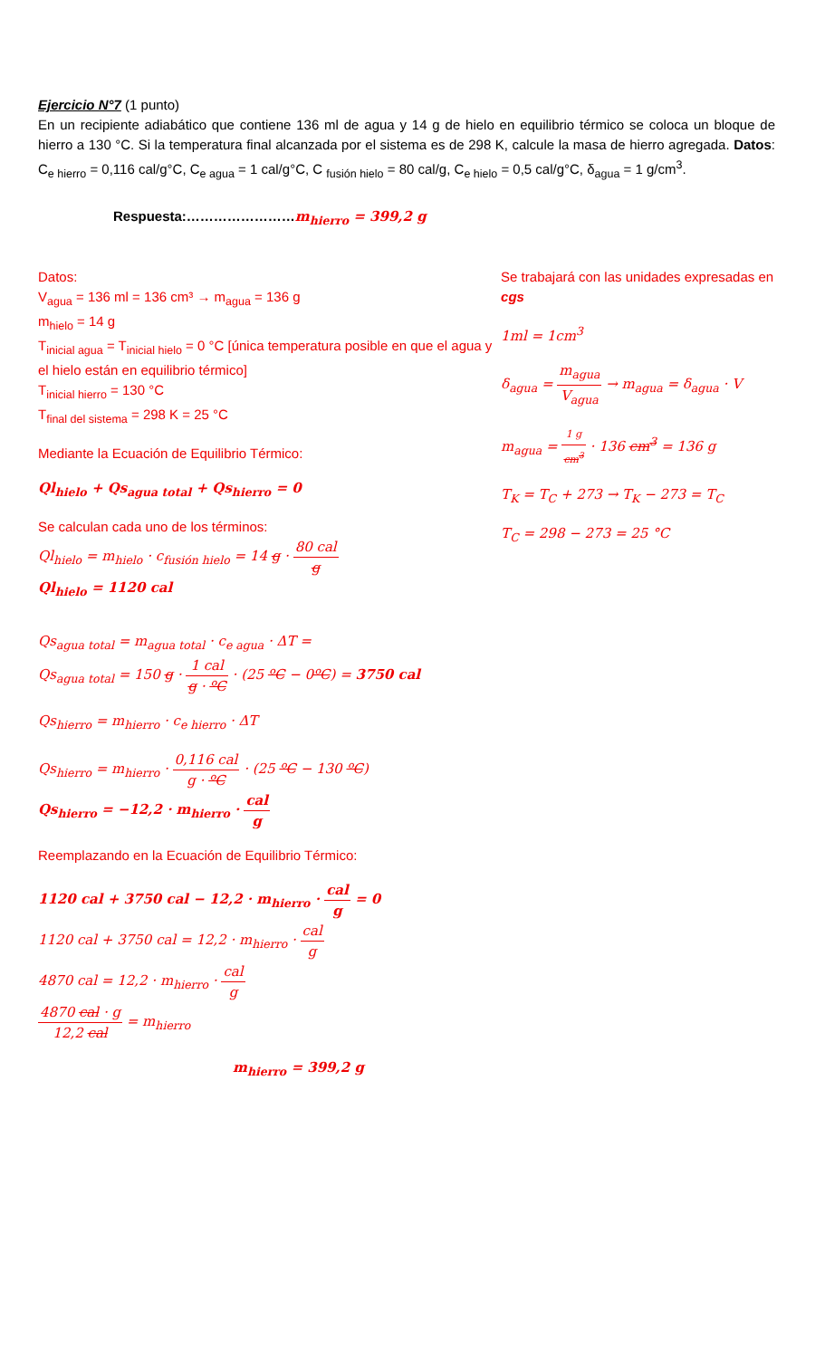Ejercicio N°7 (1 punto)
En un recipiente adiabático que contiene 136 ml de agua y 14 g de hielo en equilibrio térmico se coloca un bloque de hierro a 130 °C. Si la temperatura final alcanzada por el sistema es de 298 K, calcule la masa de hierro agregada. Datos: C<sub>e hierro</sub> = 0,116 cal/g°C, C<sub>e agua</sub> = 1 cal/g°C, C <sub>fusión hielo</sub> = 80 cal/g, C<sub>e hielo</sub> = 0,5 cal/g°C, δ<sub>agua</sub> = 1 g/cm<sup>3</sup>.
Respuesta:……………………m<sub>hierro</sub> = 399,2 g
Datos:
V<sub>agua</sub> = 136 ml = 136 cm³ → m<sub>agua</sub> = 136 g
m<sub>hielo</sub> = 14 g
T<sub>inicial agua</sub> = T<sub>inicial hielo</sub> = 0 °C [única temperatura posible en que el agua y el hielo están en equilibrio térmico]
T<sub>inicial hierro</sub> = 130 °C
T<sub>final del sistema</sub> = 298 K = 25 °C
Mediante la Ecuación de Equilibrio Térmico:
Ql<sub>hielo</sub> + Qs<sub>agua total</sub> + Qs<sub>hierro</sub> = 0
Se calculan cada uno de los términos:
Ql<sub>hielo</sub> = m<sub>hielo</sub> · c<sub>fusión hielo</sub> = 14 g · 80 cal g
Ql<sub>hielo</sub> = 1120 cal
Qs<sub>agua total</sub> = m<sub>agua total</sub> · c<sub>e agua</sub> · ΔT =
Qs<sub>agua total</sub> = 150 g · 1 cal g · ºC · (25 ºC − 0ºC) = 3750 cal
Qs<sub>hierro</sub> = m<sub>hierro</sub> · c<sub>e hierro</sub> · ΔT
Qs<sub>hierro</sub> = m<sub>hierro</sub> · 0,116 cal g · ºC · (25 ºC − 130 ºC)
Qs<sub>hierro</sub> = −12,2 · m<sub>hierro</sub> · cal g
Reemplazando en la Ecuación de Equilibrio Térmico:
1120 cal + 3750 cal − 12,2 · m<sub>hierro</sub> · cal g = 0
1120 cal + 3750 cal = 12,2 · m<sub>hierro</sub> · cal g
4870 cal = 12,2 · m<sub>hierro</sub> · cal g
4870 cal · g 12,2 cal = m<sub>hierro</sub>
m<sub>hierro</sub> = 399,2 g
Se trabajará con las unidades expresadas en cgs
1ml = 1cm<sup>3</sup>
δ<sub>agua</sub> = m<sub>agua</sub> V<sub>agua</sub> → m<sub>agua</sub> = δ<sub>agua</sub> · V
m<sub>agua</sub> = 1 g cm<sup>3</sup> · 136 cm<sup>3</sup> = 136 g
T<sub>K</sub> = T<sub>C</sub> + 273 → T<sub>K</sub> − 273 = T<sub>C</sub>
T<sub>C</sub> = 298 − 273 = 25 °C